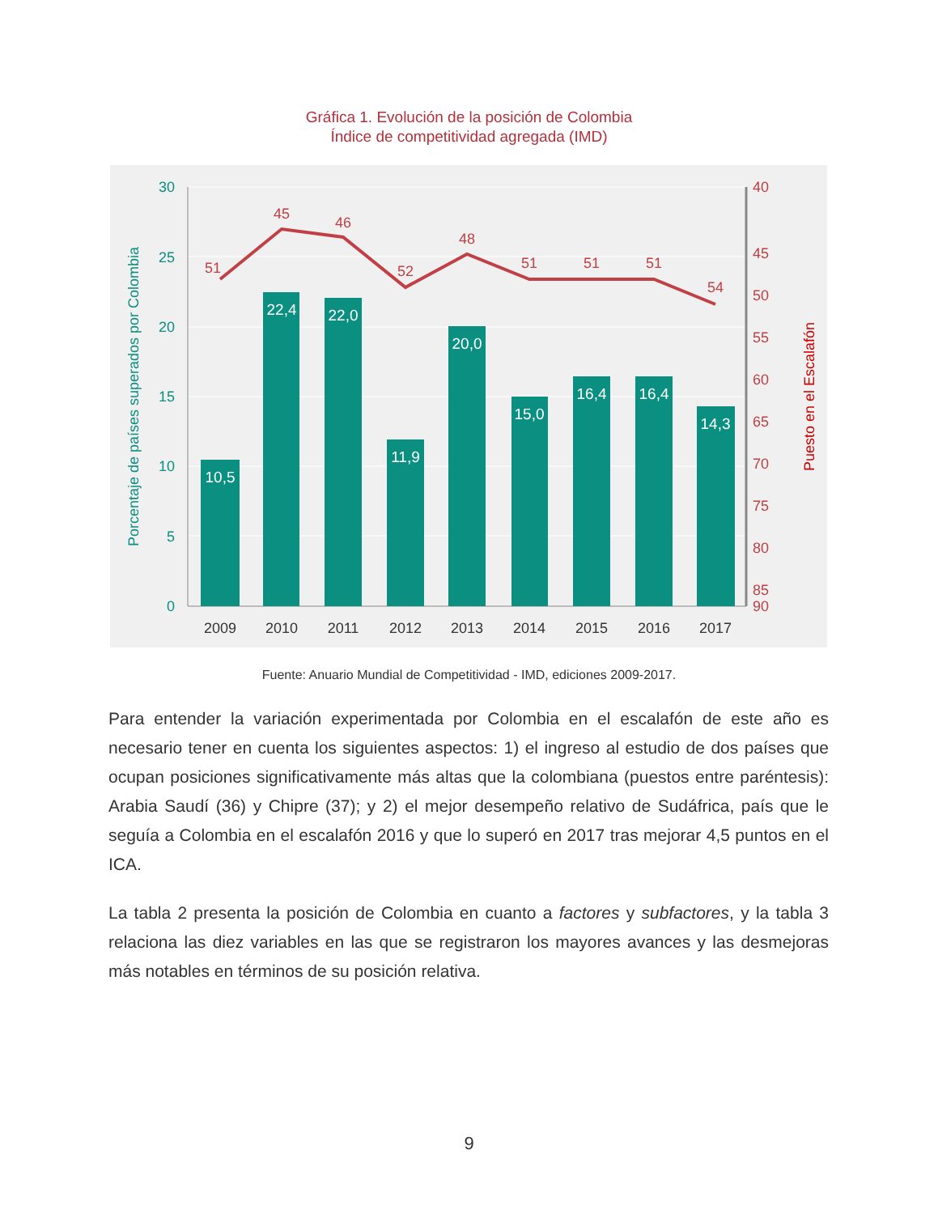Gráfica 1. Evolución de la posición de Colombia
Índice de competitividad agregada (IMD)
10,5
22,4
22,0
11,9
20,0
15,0
16,4
16,4
14,3
51
45
46
52
48
51
51
51
54
30
25
20
15
10
5
0
40
45
50
55
60
65
70
75
80
85
90
2009
2010
2011
2012
2013
2014
2015
2016
2017
Porcentaje de países superados por Colombia
Puesto en el Escalafón
Fuente: Anuario Mundial de Competitividad - IMD, ediciones 2009-2017.
Para entender la variación experimentada por Colombia en el escalafón de este año es necesario tener en cuenta los siguientes aspectos: 1) el ingreso al estudio de dos países que ocupan posiciones significativamente más altas que la colombiana (puestos entre paréntesis): Arabia Saudí (36) y Chipre (37); y 2) el mejor desempeño relativo de Sudáfrica, país que le seguía a Colombia en el escalafón 2016 y que lo superó en 2017 tras mejorar 4,5 puntos en el ICA.
La tabla 2 presenta la posición de Colombia en cuanto a factores y subfactores, y la tabla 3 relaciona las diez variables en las que se registraron los mayores avances y las desmejoras más notables en términos de su posición relativa.
9